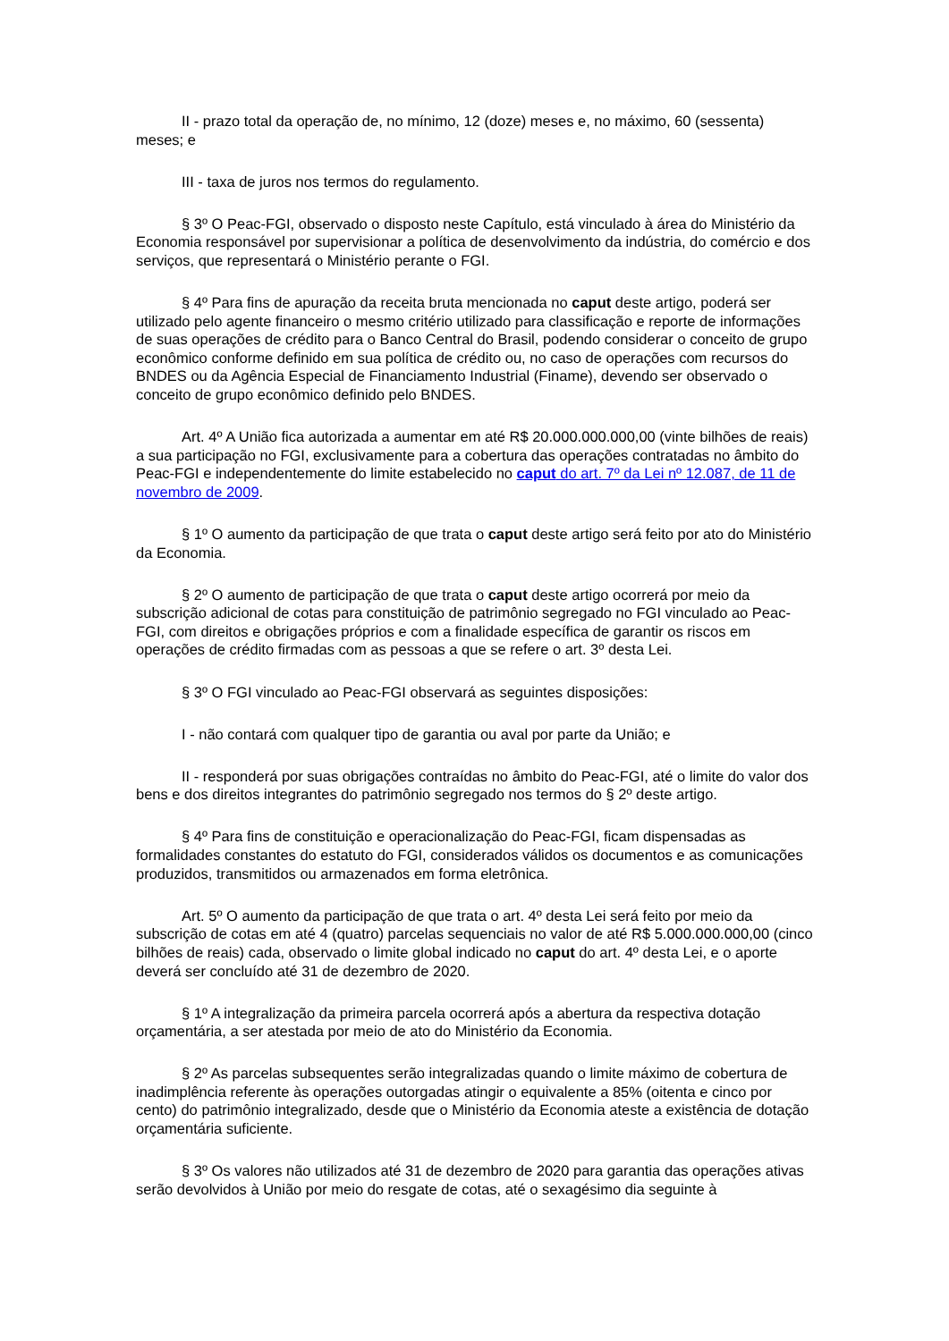II - prazo total da operação de, no mínimo, 12 (doze) meses e, no máximo, 60 (sessenta) meses; e
III - taxa de juros nos termos do regulamento.
§ 3º O Peac-FGI, observado o disposto neste Capítulo, está vinculado à área do Ministério da Economia responsável por supervisionar a política de desenvolvimento da indústria, do comércio e dos serviços, que representará o Ministério perante o FGI.
§ 4º Para fins de apuração da receita bruta mencionada no caput deste artigo, poderá ser utilizado pelo agente financeiro o mesmo critério utilizado para classificação e reporte de informações de suas operações de crédito para o Banco Central do Brasil, podendo considerar o conceito de grupo econômico conforme definido em sua política de crédito ou, no caso de operações com recursos do BNDES ou da Agência Especial de Financiamento Industrial (Finame), devendo ser observado o conceito de grupo econômico definido pelo BNDES.
Art. 4º A União fica autorizada a aumentar em até R$ 20.000.000.000,00 (vinte bilhões de reais) a sua participação no FGI, exclusivamente para a cobertura das operações contratadas no âmbito do Peac-FGI e independentemente do limite estabelecido no caput do art. 7º da Lei nº 12.087, de 11 de novembro de 2009.
§ 1º O aumento da participação de que trata o caput deste artigo será feito por ato do Ministério da Economia.
§ 2º O aumento de participação de que trata o caput deste artigo ocorrerá por meio da subscrição adicional de cotas para constituição de patrimônio segregado no FGI vinculado ao Peac-FGI, com direitos e obrigações próprios e com a finalidade específica de garantir os riscos em operações de crédito firmadas com as pessoas a que se refere o art. 3º desta Lei.
§ 3º O FGI vinculado ao Peac-FGI observará as seguintes disposições:
I - não contará com qualquer tipo de garantia ou aval por parte da União; e
II - responderá por suas obrigações contraídas no âmbito do Peac-FGI, até o limite do valor dos bens e dos direitos integrantes do patrimônio segregado nos termos do § 2º deste artigo.
§ 4º Para fins de constituição e operacionalização do Peac-FGI, ficam dispensadas as formalidades constantes do estatuto do FGI, considerados válidos os documentos e as comunicações produzidos, transmitidos ou armazenados em forma eletrônica.
Art. 5º O aumento da participação de que trata o art. 4º desta Lei será feito por meio da subscrição de cotas em até 4 (quatro) parcelas sequenciais no valor de até R$ 5.000.000.000,00 (cinco bilhões de reais) cada, observado o limite global indicado no caput do art. 4º desta Lei, e o aporte deverá ser concluído até 31 de dezembro de 2020.
§ 1º A integralização da primeira parcela ocorrerá após a abertura da respectiva dotação orçamentária, a ser atestada por meio de ato do Ministério da Economia.
§ 2º As parcelas subsequentes serão integralizadas quando o limite máximo de cobertura de inadimplência referente às operações outorgadas atingir o equivalente a 85% (oitenta e cinco por cento) do patrimônio integralizado, desde que o Ministério da Economia ateste a existência de dotação orçamentária suficiente.
§ 3º Os valores não utilizados até 31 de dezembro de 2020 para garantia das operações ativas serão devolvidos à União por meio do resgate de cotas, até o sexagésimo dia seguinte à